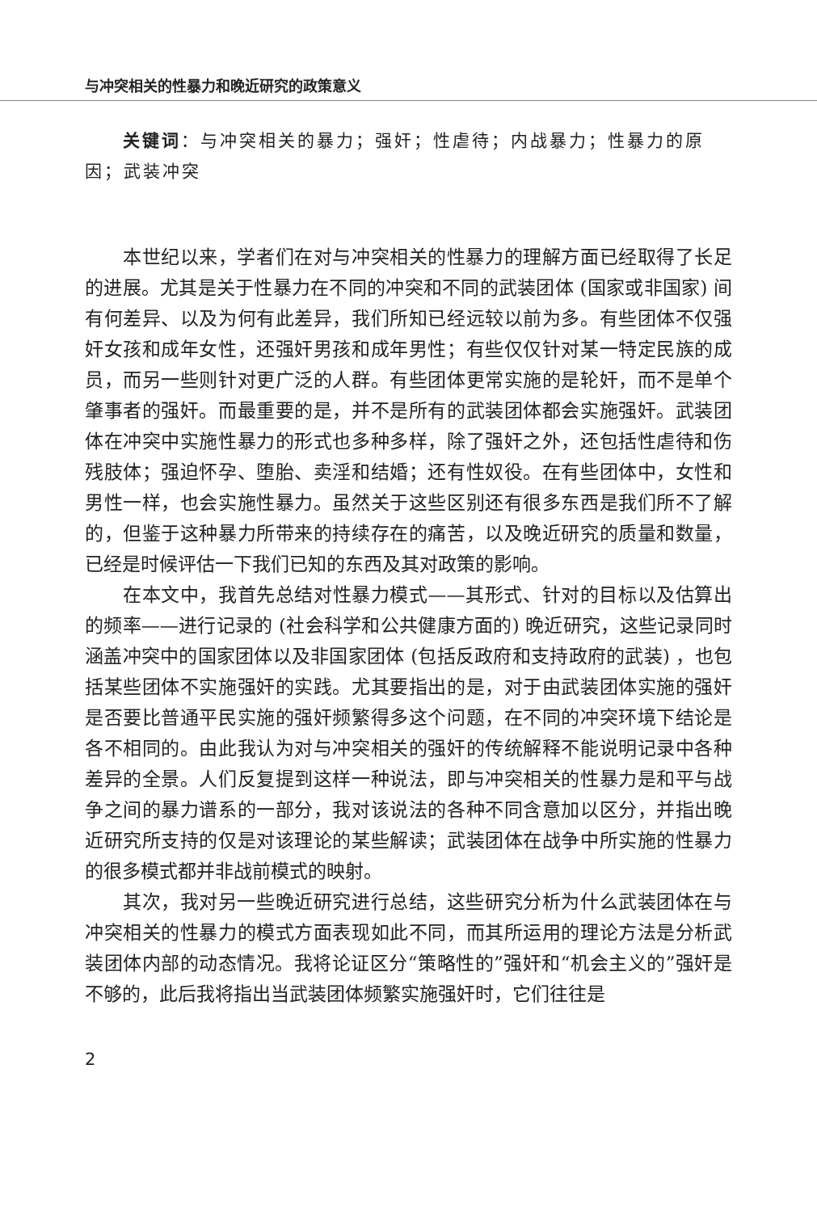与冲突相关的性暴力和晚近研究的政策意义
关键词：与冲突相关的暴力；强奸；性虐待；内战暴力；性暴力的原因；武装冲突
本世纪以来，学者们在对与冲突相关的性暴力的理解方面已经取得了长足的进展。尤其是关于性暴力在不同的冲突和不同的武装团体 (国家或非国家) 间有何差异、以及为何有此差异，我们所知已经远较以前为多。有些团体不仅强奸女孩和成年女性，还强奸男孩和成年男性；有些仅仅针对某一特定民族的成员，而另一些则针对更广泛的人群。有些团体更常实施的是轮奸，而不是单个肇事者的强奸。而最重要的是，并不是所有的武装团体都会实施强奸。武装团体在冲突中实施性暴力的形式也多种多样，除了强奸之外，还包括性虐待和伤残肢体；强迫怀孕、堕胎、卖淫和结婚；还有性奴役。在有些团体中，女性和男性一样，也会实施性暴力。虽然关于这些区别还有很多东西是我们所不了解的，但鉴于这种暴力所带来的持续存在的痛苦，以及晚近研究的质量和数量，已经是时候评估一下我们已知的东西及其对政策的影响。
在本文中，我首先总结对性暴力模式——其形式、针对的目标以及估算出的频率——进行记录的 (社会科学和公共健康方面的) 晚近研究，这些记录同时涵盖冲突中的国家团体以及非国家团体 (包括反政府和支持政府的武装) ，也包括某些团体不实施强奸的实践。尤其要指出的是，对于由武装团体实施的强奸是否要比普通平民实施的强奸频繁得多这个问题，在不同的冲突环境下结论是各不相同的。由此我认为对与冲突相关的强奸的传统解释不能说明记录中各种差异的全景。人们反复提到这样一种说法，即与冲突相关的性暴力是和平与战争之间的暴力谱系的一部分，我对该说法的各种不同含意加以区分，并指出晚近研究所支持的仅是对该理论的某些解读；武装团体在战争中所实施的性暴力的很多模式都并非战前模式的映射。
其次，我对另一些晚近研究进行总结，这些研究分析为什么武装团体在与冲突相关的性暴力的模式方面表现如此不同，而其所运用的理论方法是分析武装团体内部的动态情况。我将论证区分“策略性的”强奸和“机会主义的”强奸是不够的，此后我将指出当武装团体频繁实施强奸时，它们往往是
2